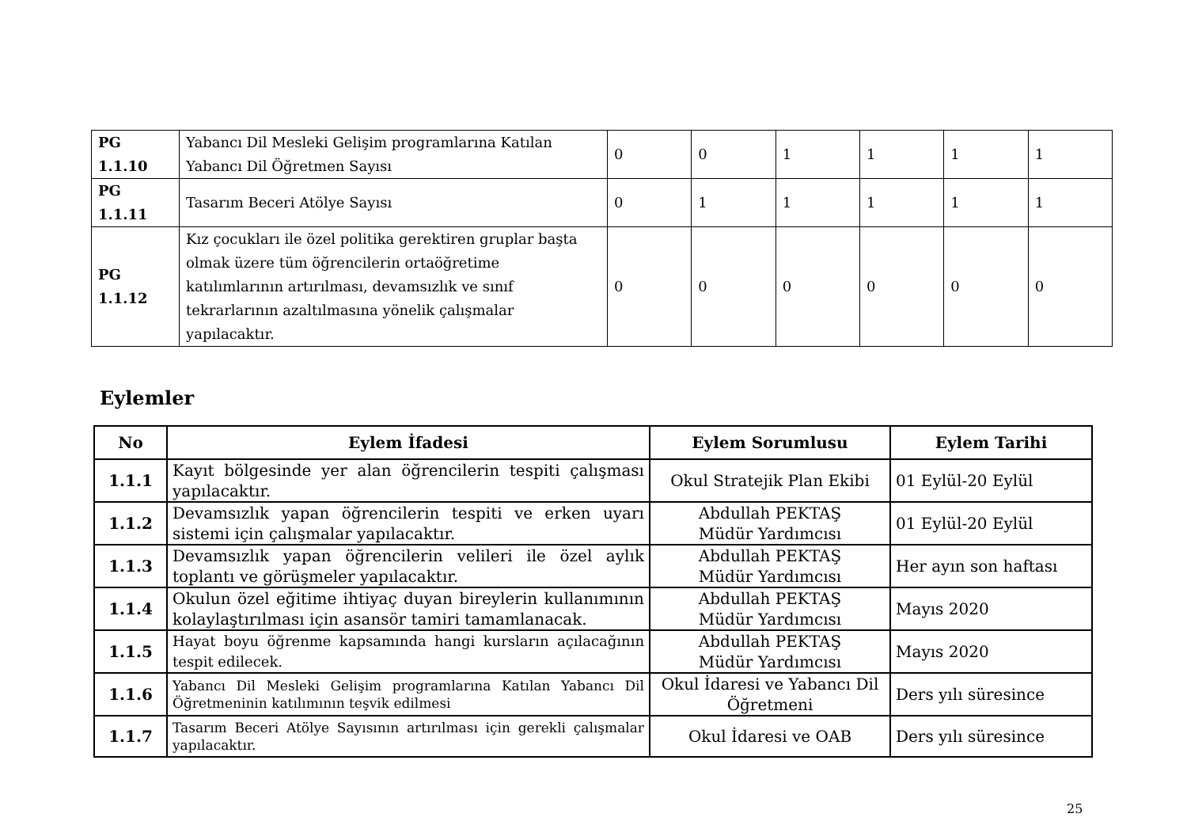| PG 1.1.10 | Yabancı Dil Mesleki Gelişim programlarına Katılan Yabancı Dil Öğretmen Sayısı | 0 | 0 | 1 | 1 | 1 | 1 |
| PG 1.1.11 | Tasarım Beceri Atölye Sayısı | 0 | 1 | 1 | 1 | 1 | 1 |
| PG 1.1.12 | Kız çocukları ile özel politika gerektiren gruplar başta olmak üzere tüm öğrencilerin ortaöğretime katılımlarının artırılması, devamsızlık ve sınıf tekrarlarının azaltılmasına yönelik çalışmalar yapılacaktır. | 0 | 0 | 0 | 0 | 0 | 0 |
Eylemler
| No | Eylem İfadesi | Eylem Sorumlusu | Eylem Tarihi |
| --- | --- | --- | --- |
| 1.1.1 | Kayıt bölgesinde yer alan öğrencilerin tespiti çalışması yapılacaktır. | Okul Stratejik Plan Ekibi | 01 Eylül-20 Eylül |
| 1.1.2 | Devamsızlık yapan öğrencilerin tespiti ve erken uyarı sistemi için çalışmalar yapılacaktır. | Abdullah PEKTAŞ Müdür Yardımcısı | 01 Eylül-20 Eylül |
| 1.1.3 | Devamsızlık yapan öğrencilerin velileri ile özel aylık toplantı ve görüşmeler yapılacaktır. | Abdullah PEKTAŞ Müdür Yardımcısı | Her ayın son haftası |
| 1.1.4 | Okulun özel eğitime ihtiyaç duyan bireylerin kullanımının kolaylaştırılması için asansör tamiri tamamlanacak. | Abdullah PEKTAŞ Müdür Yardımcısı | Mayıs 2020 |
| 1.1.5 | Hayat boyu öğrenme kapsamında hangi kursların açılacağının tespit edilecek. | Abdullah PEKTAŞ Müdür Yardımcısı | Mayıs 2020 |
| 1.1.6 | Yabancı Dil Mesleki Gelişim programlarına Katılan Yabancı Dil Öğretmeninin katılımının teşvik edilmesi | Okul İdaresi ve Yabancı Dil Öğretmeni | Ders yılı süresince |
| 1.1.7 | Tasarım Beceri Atölye Sayısının artırılması için gerekli çalışmalar yapılacaktır. | Okul İdaresi ve OAB | Ders yılı süresince |
25